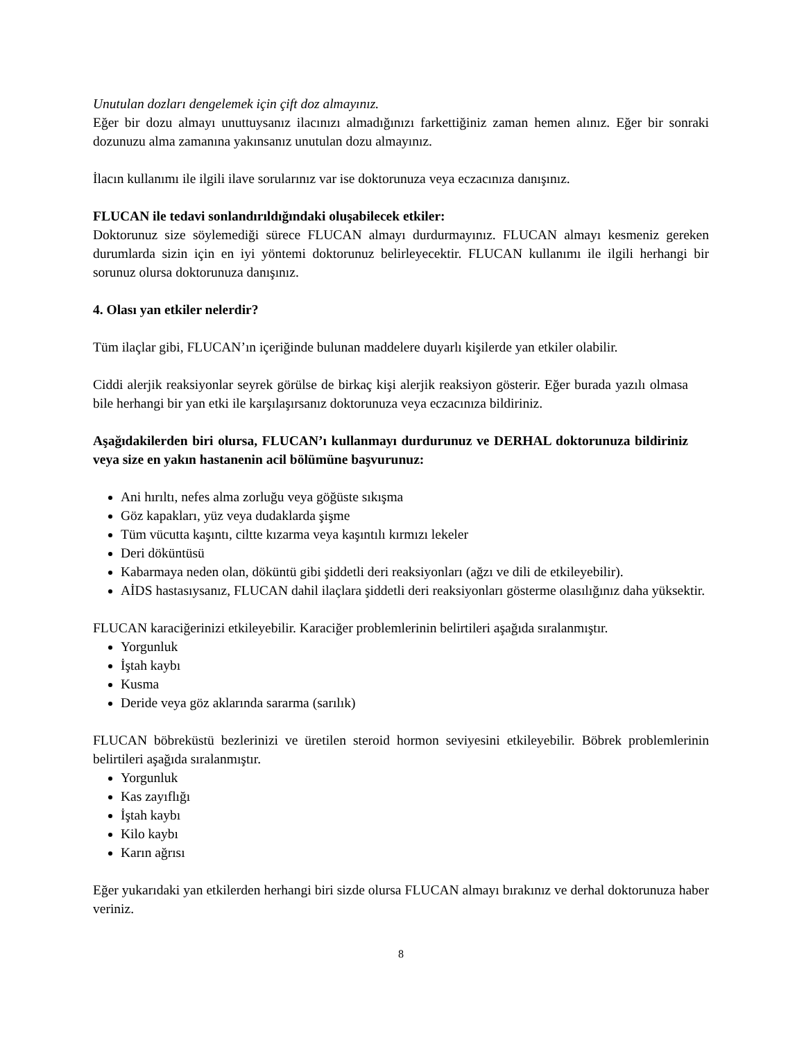Unutulan dozları dengelemek için çift doz almayınız.
Eğer bir dozu almayı unuttuysanız ilacınızı almadığınızı farkettiğiniz zaman hemen alınız. Eğer bir sonraki dozunuzu alma zamanına yakınsanız unutulan dozu almayınız.
İlacın kullanımı ile ilgili ilave sorularınız var ise doktorunuza veya eczacınıza danışınız.
FLUCAN ile tedavi sonlandırıldığındaki oluşabilecek etkiler:
Doktorunuz size söylemediği sürece FLUCAN almayı durdurmayınız. FLUCAN almayı kesmeniz gereken durumlarda sizin için en iyi yöntemi doktorunuz belirleyecektir. FLUCAN kullanımı ile ilgili herhangi bir sorunuz olursa doktorunuza danışınız.
4. Olası yan etkiler nelerdir?
Tüm ilaçlar gibi, FLUCAN’ın içeriğinde bulunan maddelere duyarlı kişilerde yan etkiler olabilir.
Ciddi alerjik reaksiyonlar seyrek görülse de birkaç kişi alerjik reaksiyon gösterir. Eğer burada yazılı olmasa bile herhangi bir yan etki ile karşılaşırsanız doktorunuza veya eczacınıza bildiriniz.
Aşağıdakilerden biri olursa, FLUCAN’ı kullanmayı durdurunuz ve DERHAL doktorunuza bildiriniz veya size en yakın hastanenin acil bölümüne başvurunuz:
Ani hırıltı, nefes alma zorluğu veya göğüste sıkışma
Göz kapakları, yüz veya dudaklarda şişme
Tüm vücutta kaşıntı, ciltte kızarma veya kaşıntılı kırmızı lekeler
Deri döküntüsü
Kabarmaya neden olan, döküntü gibi şiddetli deri reaksiyonları (ağzı ve dili de etkileyebilir).
AİDS hastasıysanız, FLUCAN dahil ilaçlara şiddetli deri reaksiyonları gösterme olasılığınız daha yüksektir.
FLUCAN karaciğerinizi etkileyebilir. Karaciğer problemlerinin belirtileri aşağıda sıralanmıştır.
Yorgunluk
İştah kaybı
Kusma
Deride veya göz aklarında sararma (sarılık)
FLUCAN böbreküstü bezlerinizi ve üretilen steroid hormon seviyesini etkileyebilir. Böbrek problemlerinin belirtileri aşağıda sıralanmıştır.
Yorgunluk
Kas zayıflığı
İştah kaybı
Kilo kaybı
Karın ağrısı
Eğer yukarıdaki yan etkilerden herhangi biri sizde olursa FLUCAN almayı bırakınız ve derhal doktorunuza haber veriniz.
8